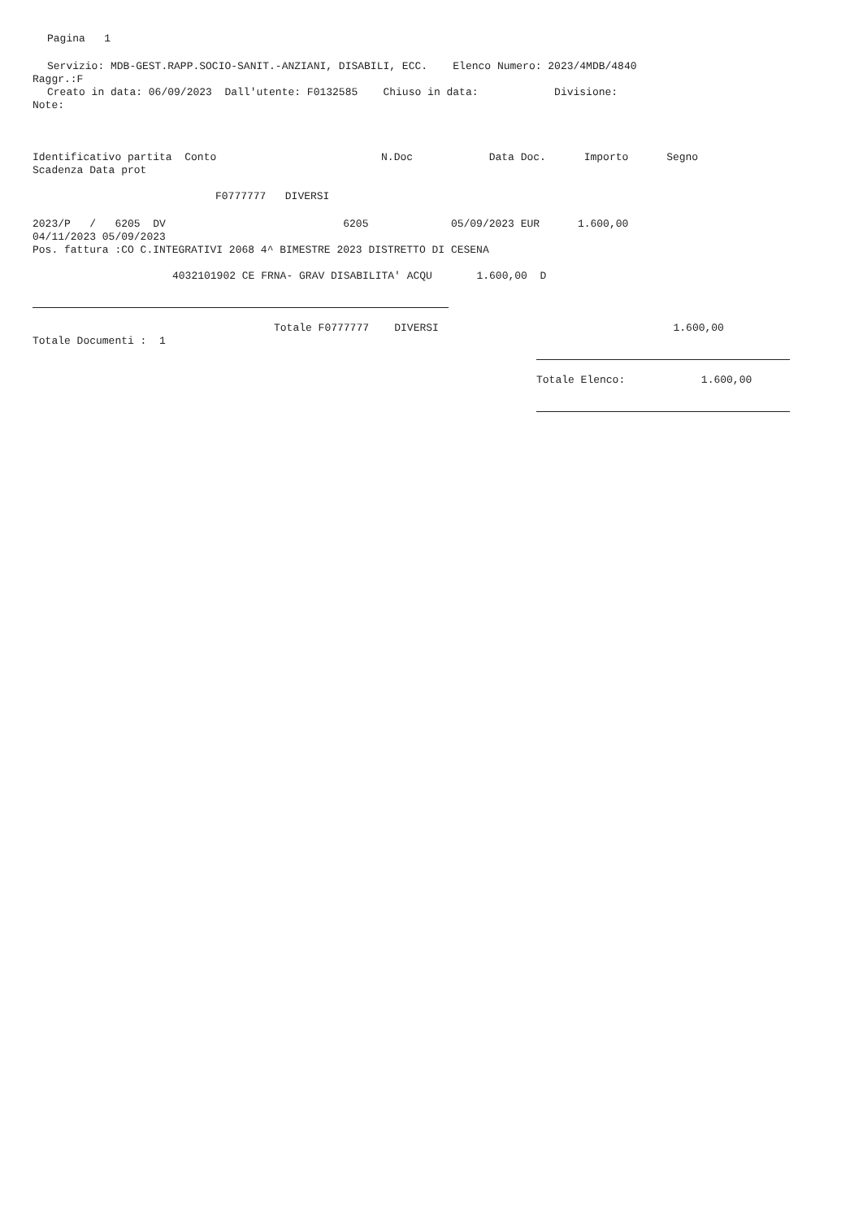Pagina 1
Servizio: MDB-GEST.RAPP.SOCIO-SANIT.-ANZIANI, DISABILI, ECC. Elenco Numero: 2023/4MDB/4840
Raggr.:F
Creato in data: 06/09/2023 Dall'utente: F0132585 Chiuso in data: Divisione:
Note:
Identificativo partita Conto N.Doc Data Doc. Importo Segno
Scadenza Data prot
F0777777 DIVERSI
2023/P / 6205 DV 6205 05/09/2023 EUR 1.600,00
04/11/2023 05/09/2023
Pos. fattura :CO C.INTEGRATIVI 2068 4^ BIMESTRE 2023 DISTRETTO DI CESENA
4032101902 CE FRNA- GRAV DISABILITA' ACQU 1.600,00 D
Totale F0777777 DIVERSI 1.600,00
Totale Documenti : 1
Totale Elenco: 1.600,00